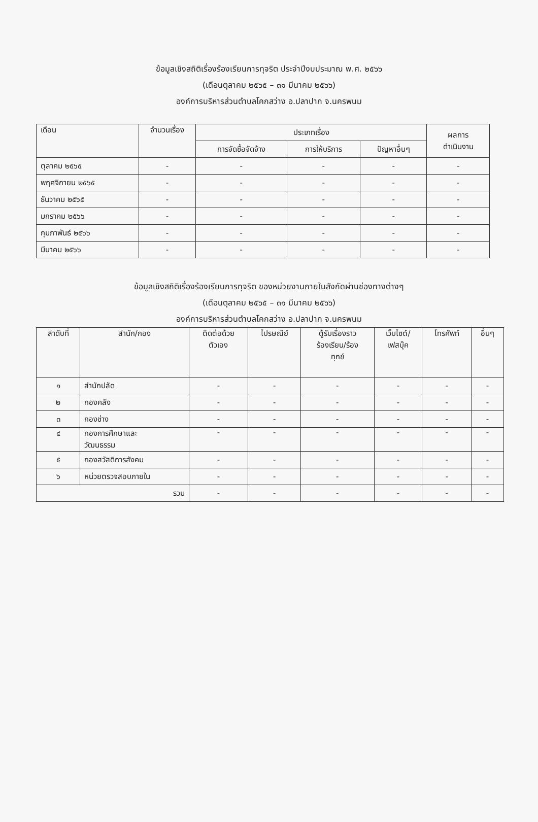ข้อมูลเชิงสถิติเรื่องร้องเรียนการทุจริต ประจำปีงบประมาณ พ.ศ. ๒๕๖๖
(เดือนตุลาคม ๒๕๖๕ – ๓๑ มีนาคม ๒๕๖๖)
องค์การบริหารส่วนตำบลโคกสว่าง อ.ปลาปาก จ.นครพนม
| เดือน | จำนวนเรื่อง | ประเภทเรื่อง | | | ผลการ ดำเนินงาน |
| --- | --- | --- | --- | --- | --- |
| | | การจัดซื้อจัดจ้าง | การให้บริการ | ปัญหาอื่นๆ | |
| ตุลาคม ๒๕๖๕ | - | - | - | - | - |
| พฤศจิกายน ๒๕๖๕ | - | - | - | - | - |
| ธันวาคม ๒๕๖๕ | - | - | - | - | - |
| มกราคม ๒๕๖๖ | - | - | - | - | - |
| กุมภาพันธ์ ๒๕๖๖ | - | - | - | - | - |
| มีนาคม ๒๕๖๖ | - | - | - | - | - |
ข้อมูลเชิงสถิติเรื่องร้องเรียนการทุจริต ของหน่วยงานภายในสังกัดผ่านช่องทางต่างๆ
(เดือนตุลาคม ๒๕๖๕ – ๓๑ มีนาคม ๒๕๖๖)
องค์การบริหารส่วนตำบลโคกสว่าง อ.ปลาปาก จ.นครพนม
| ลำดับที่ | สำนัก/กอง | ติดต่อด้วย ตัวเอง | ไปรษณีย์ | ตู้รับเรื่องราว ร้องเรียน/ร้อง ทุกข์ | เว็บไซต์/ เฟสบุ๊ค | โทรศัพท์ | อื่นๆ |
| --- | --- | --- | --- | --- | --- | --- | --- |
| ๑ | สำนักปลัด | - | - | - | - | - | - |
| ๒ | กองคลัง | - | - | - | - | - | - |
| ๓ | กองช่าง | - | - | - | - | - | - |
| ๔ | กองการศึกษาและ วัฒนธรรม | - | - | - | - | - | - |
| ๕ | กองสวัสดิการสังคม | - | - | - | - | - | - |
| ๖ | หน่วยตรวจสอบภายใน | - | - | - | - | - | - |
| รวม | | - | - | - | - | - | - |